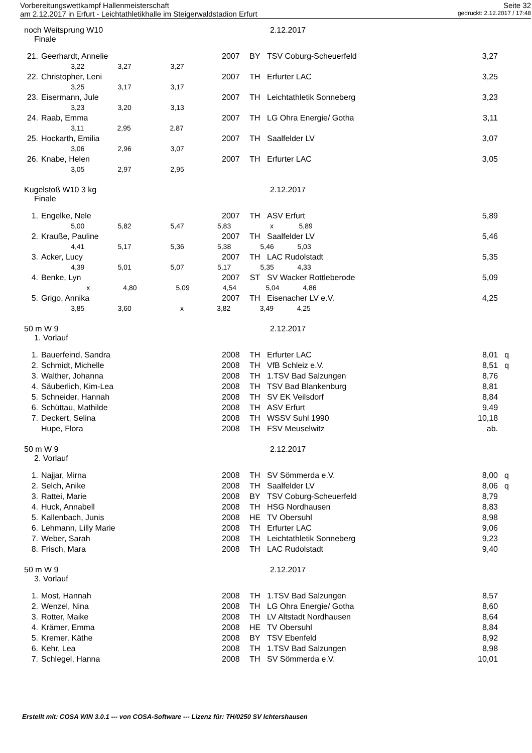Vorbereitungswettkampf Hallenmeisterschaft Seite 32
am 2.12.2017 in Erfurt - Leichtathletikhalle im Steigerwaldstadion Erfurt gedruckt: 2.12.2017 / 17:48
noch Weitsprung W10 2.12.2017
Finale
| 21. | Geerhardt, Annelie | 2007 | BY | TSV Coburg-Scheuerfeld | 3,27 | |
| 3,22 3,27 3,27 | | | | | | |
| 22. | Christopher, Leni | 2007 | TH | Erfurter LAC | 3,25 | |
| 3,25 3,17 3,17 | | | | | | |
| 23. | Eisermann, Jule | 2007 | TH | Leichtathletik Sonneberg | 3,23 | |
| 3,23 3,20 3,13 | | | | | | |
| 24. | Raab, Emma | 2007 | TH | LG Ohra Energie/ Gotha | 3,11 | |
| 3,11 2,95 2,87 | | | | | | |
| 25. | Hockarth, Emilia | 2007 | TH | Saalfelder LV | 3,07 | |
| 3,06 2,96 3,07 | | | | | | |
| 26. | Knabe, Helen | 2007 | TH | Erfurter LAC | 3,05 | |
| 3,05 2,97 2,95 | | | | | | |
Kugelstoß W10 3 kg 2.12.2017
Finale
| 1. | Engelke, Nele | 2007 | TH | ASV Erfurt | 5,89 | |
| 5,00 5,82 5,47 5,83 x 5,89 | | | | | | |
| 2. | Krauße, Pauline | 2007 | TH | Saalfelder LV | 5,46 | |
| 4,41 5,17 5,36 5,38 5,46 5,03 | | | | | | |
| 3. | Acker, Lucy | 2007 | TH | LAC Rudolstadt | 5,35 | |
| 4,39 5,01 5,07 5,17 5,35 4,33 | | | | | | |
| 4. | Benke, Lyn | 2007 | ST | SV Wacker Rottleberode | 5,09 | |
| x 4,80 5,09 4,54 5,04 4,86 | | | | | | |
| 5. | Grigo, Annika | 2007 | TH | Eisenacher LV e.V. | 4,25 | |
| 3,85 3,60 x 3,82 3,49 4,25 | | | | | | |
50 m W 9 2.12.2017
1. Vorlauf
| 1. | Bauerfeind, Sandra | 2008 | TH | Erfurter LAC | 8,01 | q |
| 2. | Schmidt, Michelle | 2008 | TH | VfB Schleiz e.V. | 8,51 | q |
| 3. | Walther, Johanna | 2008 | TH | 1.TSV Bad Salzungen | 8,76 | |
| 4. | Säuberlich, Kim-Lea | 2008 | TH | TSV Bad Blankenburg | 8,81 | |
| 5. | Schneider, Hannah | 2008 | TH | SV EK Veilsdorf | 8,84 | |
| 6. | Schüttau, Mathilde | 2008 | TH | ASV Erfurt | 9,49 | |
| 7. | Deckert, Selina | 2008 | TH | WSSV Suhl 1990 | 10,18 | |
| | Hupe, Flora | 2008 | TH | FSV Meuselwitz | ab. | |
50 m W 9 2.12.2017
2. Vorlauf
| 1. | Najjar, Mirna | 2008 | TH | SV Sömmerda e.V. | 8,00 | q |
| 2. | Selch, Anike | 2008 | TH | Saalfelder LV | 8,06 | q |
| 3. | Rattei, Marie | 2008 | BY | TSV Coburg-Scheuerfeld | 8,79 | |
| 4. | Huck, Annabell | 2008 | TH | HSG Nordhausen | 8,83 | |
| 5. | Kallenbach, Junis | 2008 | HE | TV Obersuhl | 8,98 | |
| 6. | Lehmann, Lilly Marie | 2008 | TH | Erfurter LAC | 9,06 | |
| 7. | Weber, Sarah | 2008 | TH | Leichtathletik Sonneberg | 9,23 | |
| 8. | Frisch, Mara | 2008 | TH | LAC Rudolstadt | 9,40 | |
50 m W 9 2.12.2017
3. Vorlauf
| 1. | Most, Hannah | 2008 | TH | 1.TSV Bad Salzungen | 8,57 | |
| 2. | Wenzel, Nina | 2008 | TH | LG Ohra Energie/ Gotha | 8,60 | |
| 3. | Rotter, Maike | 2008 | TH | LV Altstadt Nordhausen | 8,64 | |
| 4. | Krämer, Emma | 2008 | HE | TV Obersuhl | 8,84 | |
| 5. | Kremer, Käthe | 2008 | BY | TSV Ebenfeld | 8,92 | |
| 6. | Kehr, Lea | 2008 | TH | 1.TSV Bad Salzungen | 8,98 | |
| 7. | Schlegel, Hanna | 2008 | TH | SV Sömmerda e.V. | 10,01 | |
Erstellt mit: COSA WIN 3.0.1 --- von COSA-Software --- Lizenz für: TH/0250 SV Ichtershausen